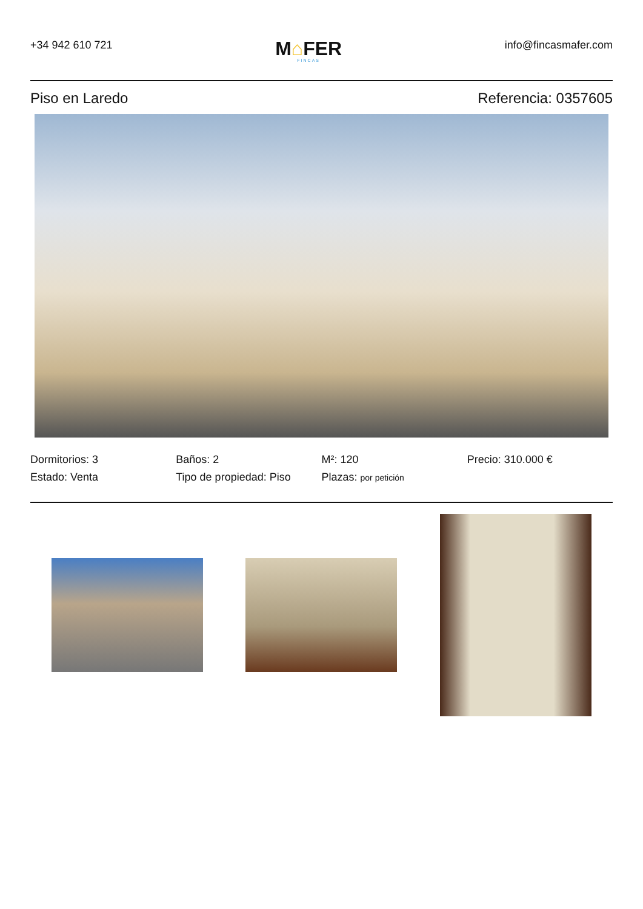+34 942 610 721
M⌂FER
FINCAS
info@fincasmafer.com
Piso en Laredo Referencia: 0357605
Dormitorios: 3
Baños: 2
M²: 120
Precio: 310.000 €
Estado: Venta
Tipo de propiedad: Piso
Plazas: por petición